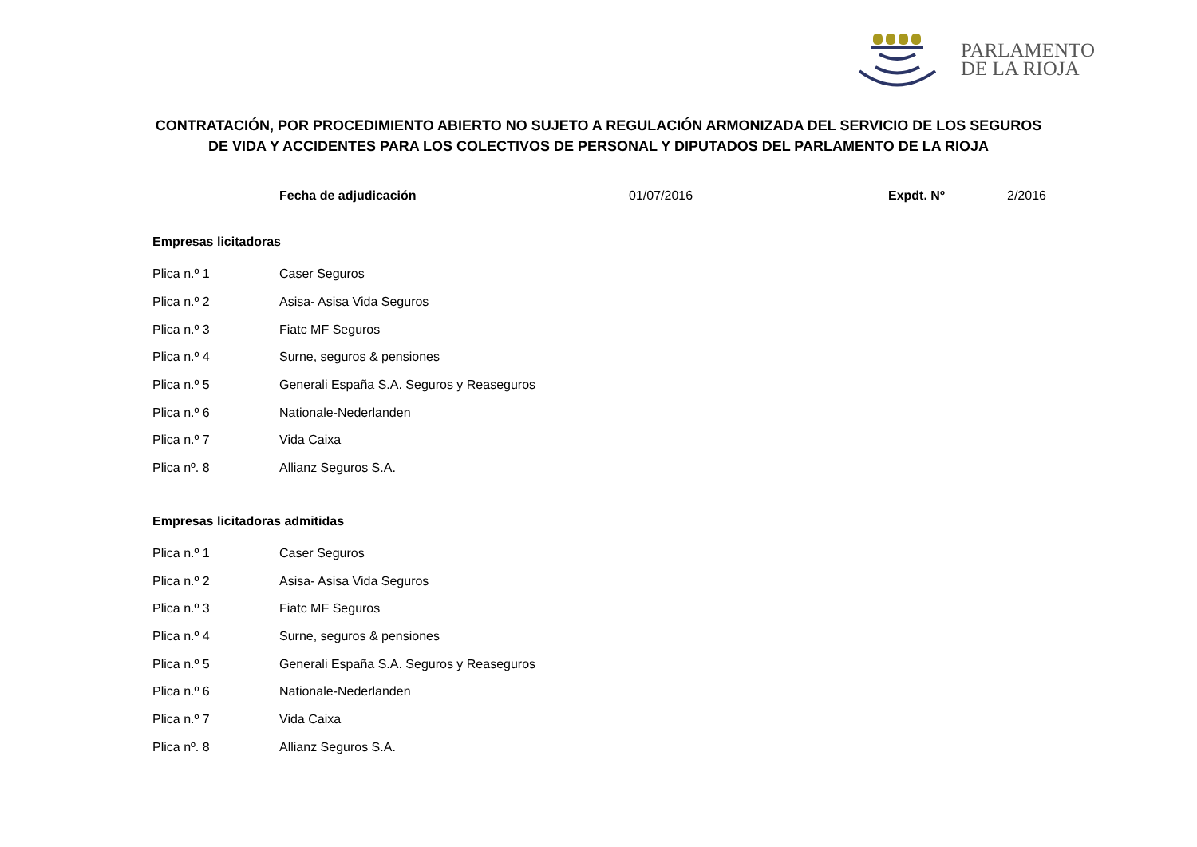PARLAMENTO
DE LA RIOJA
CONTRATACIÓN, POR PROCEDIMIENTO ABIERTO NO SUJETO A REGULACIÓN ARMONIZADA DEL SERVICIO DE LOS SEGUROS DE VIDA Y ACCIDENTES PARA LOS COLECTIVOS DE PERSONAL Y DIPUTADOS DEL PARLAMENTO DE LA RIOJA
Fecha de adjudicación 01/07/2016 Expdt. Nº 2/2016
Empresas licitadoras
| Plica n.º 1 | Caser Seguros |
| Plica n.º 2 | Asisa- Asisa Vida Seguros |
| Plica n.º 3 | Fiatc MF Seguros |
| Plica n.º 4 | Surne, seguros & pensiones |
| Plica n.º 5 | Generali España S.A. Seguros y Reaseguros |
| Plica n.º 6 | Nationale-Nederlanden |
| Plica n.º 7 | Vida Caixa |
| Plica nº. 8 | Allianz Seguros S.A. |
Empresas licitadoras admitidas
| Plica n.º 1 | Caser Seguros |
| Plica n.º 2 | Asisa- Asisa Vida Seguros |
| Plica n.º 3 | Fiatc MF Seguros |
| Plica n.º 4 | Surne, seguros & pensiones |
| Plica n.º 5 | Generali España S.A. Seguros y Reaseguros |
| Plica n.º 6 | Nationale-Nederlanden |
| Plica n.º 7 | Vida Caixa |
| Plica nº. 8 | Allianz Seguros S.A. |